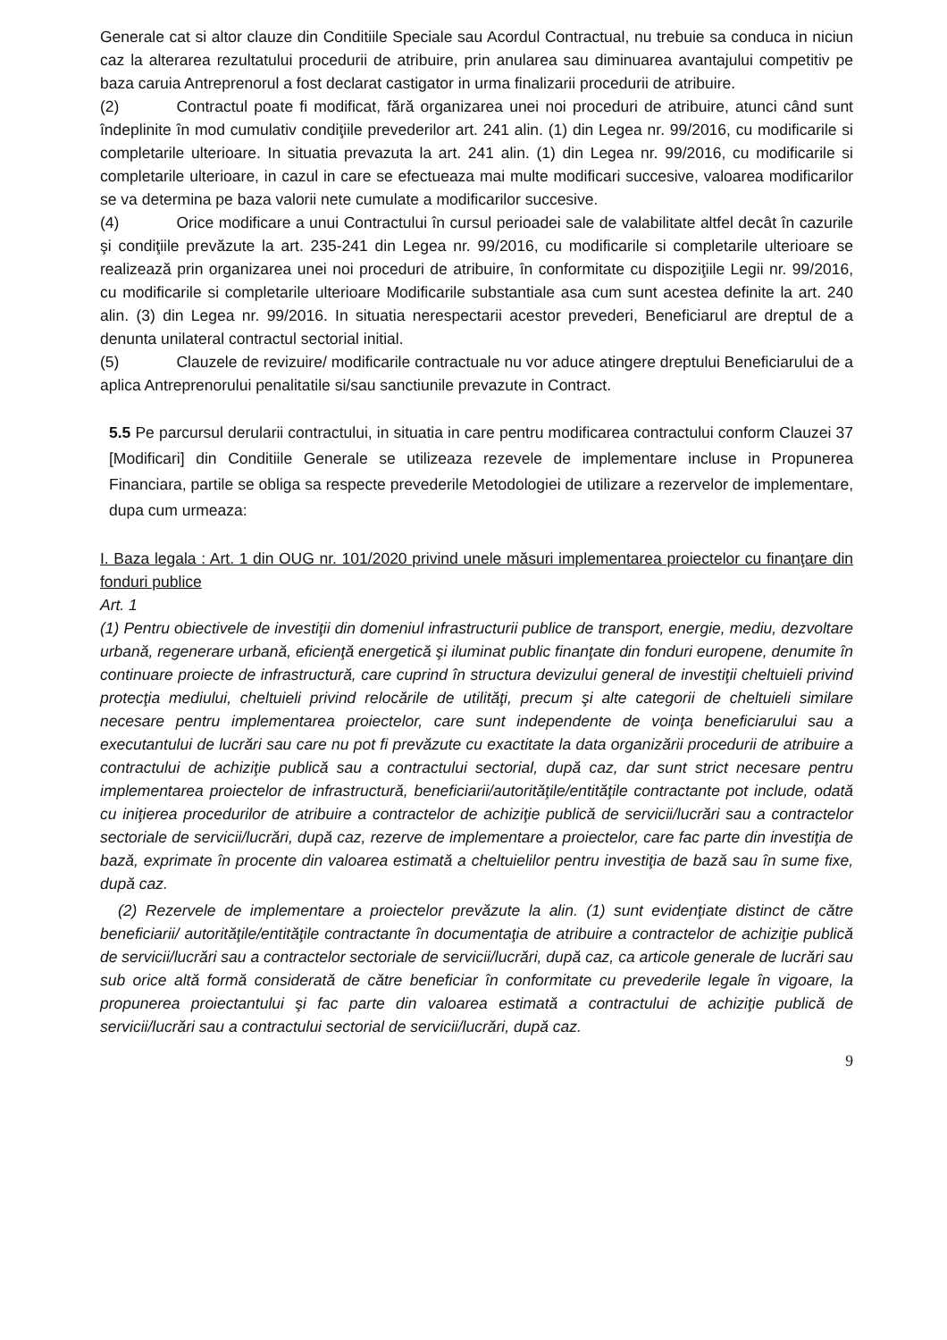Generale cat si altor clauze din Conditiile Speciale sau Acordul Contractual, nu trebuie sa conduca in niciun caz la alterarea rezultatului procedurii de atribuire, prin anularea sau diminuarea avantajului competitiv pe baza caruia Antreprenorul a fost declarat castigator in urma finalizarii procedurii de atribuire.
(2) Contractul poate fi modificat, fără organizarea unei noi proceduri de atribuire, atunci când sunt îndeplinite în mod cumulativ condiţiile prevederilor art. 241 alin. (1) din Legea nr. 99/2016, cu modificarile si completarile ulterioare. In situatia prevazuta la art. 241 alin. (1) din Legea nr. 99/2016, cu modificarile si completarile ulterioare, in cazul in care se efectueaza mai multe modificari succesive, valoarea modificarilor se va determina pe baza valorii nete cumulate a modificarilor succesive.
(4) Orice modificare a unui Contractului în cursul perioadei sale de valabilitate altfel decât în cazurile şi condiţiile prevăzute la art. 235-241 din Legea nr. 99/2016, cu modificarile si completarile ulterioare se realizează prin organizarea unei noi proceduri de atribuire, în conformitate cu dispoziţiile Legii nr. 99/2016, cu modificarile si completarile ulterioare Modificarile substantiale asa cum sunt acestea definite la art. 240 alin. (3) din Legea nr. 99/2016. In situatia nerespectarii acestor prevederi, Beneficiarul are dreptul de a denunta unilateral contractul sectorial initial.
(5) Clauzele de revizuire/ modificarile contractuale nu vor aduce atingere dreptului Beneficiarului de a aplica Antreprenorului penalitatile si/sau sanctiunile prevazute in Contract.
5.5 Pe parcursul derularii contractului, in situatia in care pentru modificarea contractului conform Clauzei 37 [Modificari] din Conditiile Generale se utilizeaza rezevele de implementare incluse in Propunerea Financiara, partile se obliga sa respecte prevederile Metodologiei de utilizare a rezervelor de implementare, dupa cum urmeaza:
I. Baza legala : Art. 1 din OUG nr. 101/2020 privind unele măsuri implementarea proiectelor cu finanţare din fonduri publice
Art. 1
(1) Pentru obiectivele de investiţii din domeniul infrastructurii publice de transport, energie, mediu, dezvoltare urbană, regenerare urbană, eficienţă energetică şi iluminat public finanţate din fonduri europene, denumite în continuare proiecte de infrastructură, care cuprind în structura devizului general de investiţii cheltuieli privind protecţia mediului, cheltuieli privind relocările de utilităţi, precum şi alte categorii de cheltuieli similare necesare pentru implementarea proiectelor, care sunt independente de voinţa beneficiarului sau a executantului de lucrări sau care nu pot fi prevăzute cu exactitate la data organizării procedurii de atribuire a contractului de achiziţie publică sau a contractului sectorial, după caz, dar sunt strict necesare pentru implementarea proiectelor de infrastructură, beneficiarii/autorităţile/entităţile contractante pot include, odată cu iniţierea procedurilor de atribuire a contractelor de achiziţie publică de servicii/lucrări sau a contractelor sectoriale de servicii/lucrări, după caz, rezerve de implementare a proiectelor, care fac parte din investiţia de bază, exprimate în procente din valoarea estimată a cheltuielilor pentru investiţia de bază sau în sume fixe, după caz.
(2) Rezervele de implementare a proiectelor prevăzute la alin. (1) sunt evidenţiate distinct de către beneficiarii/ autorităţile/entităţile contractante în documentaţia de atribuire a contractelor de achiziţie publică de servicii/lucrări sau a contractelor sectoriale de servicii/lucrări, după caz, ca articole generale de lucrări sau sub orice altă formă considerată de către beneficiar în conformitate cu prevederile legale în vigoare, la propunerea proiectantului şi fac parte din valoarea estimată a contractului de achiziţie publică de servicii/lucrări sau a contractului sectorial de servicii/lucrări, după caz.
9